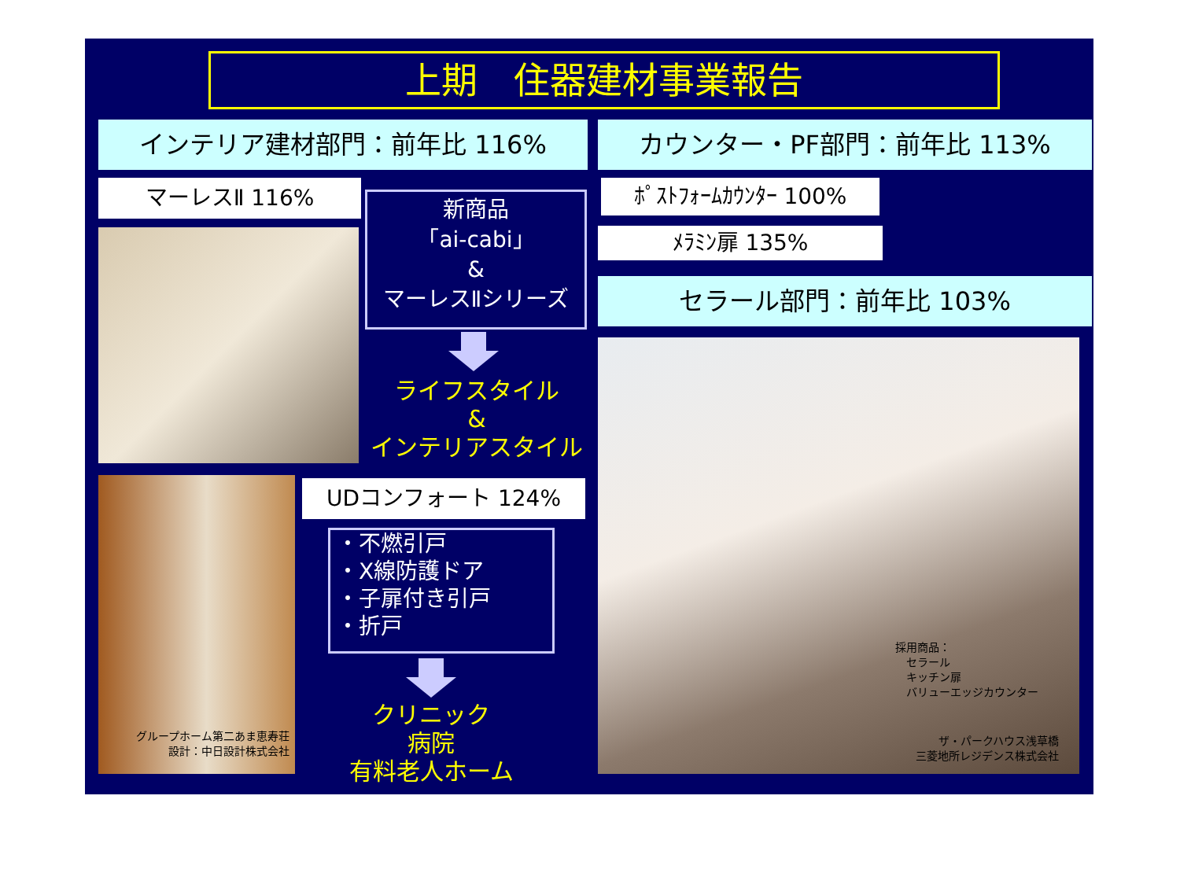上期　住器建材事業報告
インテリア建材部門：前年比 116% カウンター・PF部門：前年比 113%
マーレスⅡ 116%
新商品
「ai-cabi」
&
マーレスⅡシリーズ
ライフスタイル
&
インテリアスタイル
グループホーム第二あま恵寿荘
設計：中日設計株式会社
UDコンフォート 124%
・不燃引戸
・X線防護ドア
・子扉付き引戸
・折戸
クリニック
病院
有料老人ホーム
ﾎﾟｽﾄﾌｫｰﾑｶｳﾝﾀｰ 100%
ﾒﾗﾐﾝ扉 135%
セラール部門：前年比 103%
採用商品：
　セラール
　キッチン扉
　バリューエッジカウンター
ザ・パークハウス浅草橋
三菱地所レジデンス株式会社